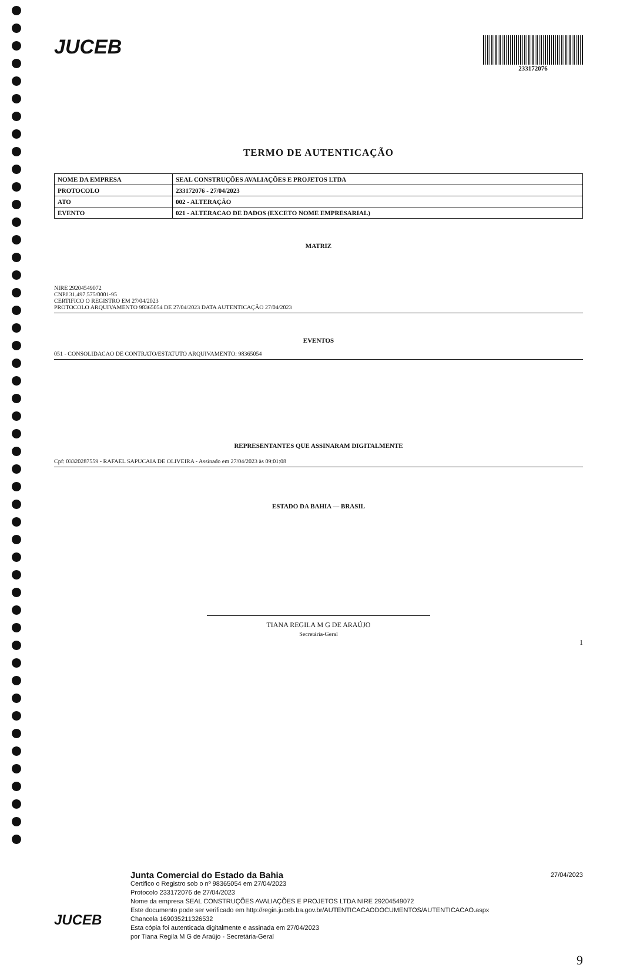JUCEB
233172076
TERMO DE AUTENTICAÇÃO
| NOME DA EMPRESA | SEAL CONSTRUÇÕES AVALIAÇÕES E PROJETOS LTDA |
| PROTOCOLO | 233172076 - 27/04/2023 |
| ATO | 002 - ALTERAÇÃO |
| EVENTO | 021 - ALTERACAO DE DADOS (EXCETO NOME EMPRESARIAL) |
MATRIZ
NIRE 29204549072
CNPJ 31.497.575/0001-95
CERTIFICO O REGISTRO EM 27/04/2023
PROTOCOLO ARQUIVAMENTO 98365054 DE 27/04/2023 DATA AUTENTICAÇÃO 27/04/2023
EVENTOS
051 - CONSOLIDACAO DE CONTRATO/ESTATUTO ARQUIVAMENTO: 98365054
REPRESENTANTES QUE ASSINARAM DIGITALMENTE
Cpf: 03320287559 - RAFAEL SAPUCAIA DE OLIVEIRA - Assinado em 27/04/2023 às 09:01:08
ESTADO DA BAHIA — BRASIL
TIANA REGILA M G DE ARAÚJO
Secretária-Geral
1
JUCEB
Junta Comercial do Estado da Bahia 27/04/2023
Certifico o Registro sob o nº 98365054 em 27/04/2023
Protocolo 233172076 de 27/04/2023
Nome da empresa SEAL CONSTRUÇÕES AVALIAÇÕES E PROJETOS LTDA NIRE 29204549072
Este documento pode ser verificado em http://regin.juceb.ba.gov.br/AUTENTICACAODOCUMENTOS/AUTENTICACAO.aspx
Chancela 169035211326532
Esta cópia foi autenticada digitalmente e assinada em 27/04/2023
por Tiana Regila M G de Araújo - Secretária-Geral
9